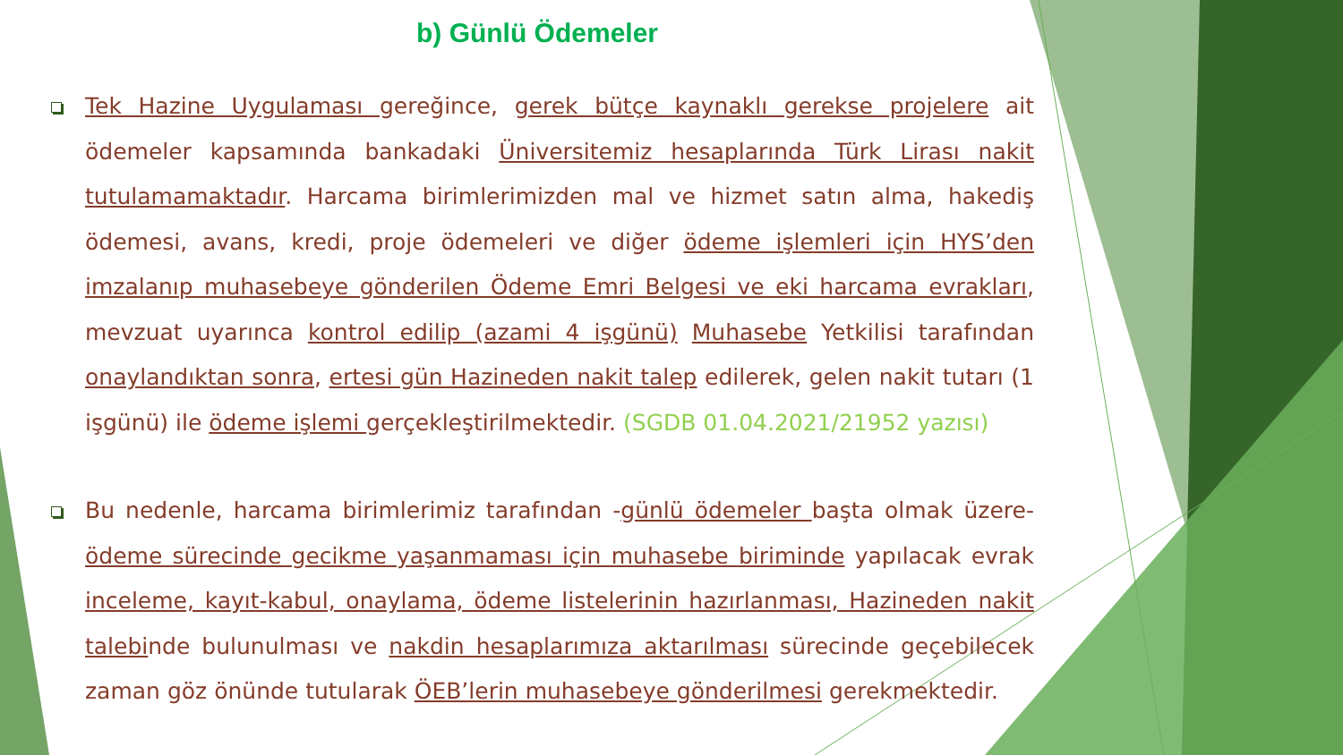b) Günlü Ödemeler
Tek Hazine Uygulaması gereğince, gerek bütçe kaynaklı gerekse projelere ait ödemeler kapsamında bankadaki Üniversitemiz hesaplarında Türk Lirası nakit tutulamamaktadır. Harcama birimlerimizden mal ve hizmet satın alma, hakediş ödemesi, avans, kredi, proje ödemeleri ve diğer ödeme işlemleri için HYS’den imzalanıp muhasebeye gönderilen Ödeme Emri Belgesi ve eki harcama evrakları, mevzuat uyarınca kontrol edilip (azami 4 işgünü) Muhasebe Yetkilisi tarafından onaylandıktan sonra, ertesi gün Hazineden nakit talep edilerek, gelen nakit tutarı (1 işgünü) ile ödeme işlemi gerçekleştirilmektedir. (SGDB 01.04.2021/21952 yazısı)
Bu nedenle, harcama birimlerimiz tarafından -günlü ödemeler başta olmak üzere- ödeme sürecinde gecikme yaşanmaması için muhasebe biriminde yapılacak evrak inceleme, kayıt-kabul, onaylama, ödeme listelerinin hazırlanması, Hazineden nakit talebinde bulunulması ve nakdin hesaplarımıza aktarılması sürecinde geçebilecek zaman göz önünde tutularak ÖEB’lerin muhasebeye gönderilmesi gerekmektedir.